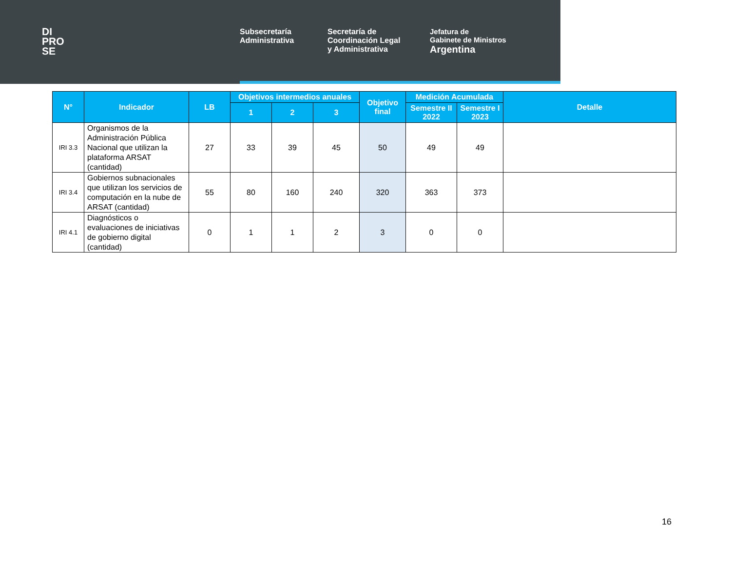DI
PRO
SE
Subsecretaría
Administrativa
Secretaría de
Coordinación Legal
y Administrativa
Jefatura de
Gabinete de Ministros
Argentina
| N° | Indicador | LB | Objetivos intermedios anuales | | | Objetivo final | Medición Acumulada | | Detalle |
| --- | --- | --- | --- | --- | --- | --- | --- | --- | --- |
| | | | 1 | 2 | 3 | | Semestre II 2022 | Semestre I 2023 | |
| IRI 3.3 | Organismos de la Administración Pública Nacional que utilizan la plataforma ARSAT (cantidad) | 27 | 33 | 39 | 45 | 50 | 49 | 49 | |
| IRI 3.4 | Gobiernos subnacionales que utilizan los servicios de computación en la nube de ARSAT (cantidad) | 55 | 80 | 160 | 240 | 320 | 363 | 373 | |
| IRI 4.1 | Diagnósticos o evaluaciones de iniciativas de gobierno digital (cantidad) | 0 | 1 | 1 | 2 | 3 | 0 | 0 | |
16